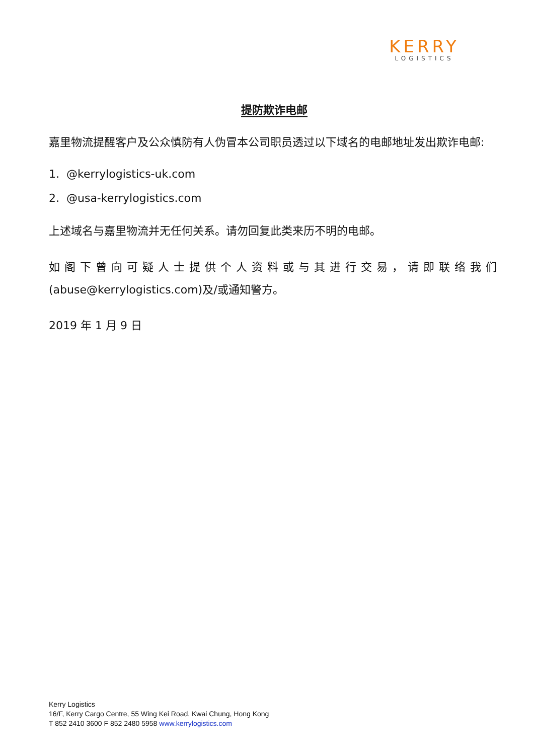KERRY
LOGISTICS
提防欺诈电邮
嘉里物流提醒客户及公众慎防有人伪冒本公司职员透过以下域名的电邮地址发出欺诈电邮:
1. @kerrylogistics-uk.com
2. @usa-kerrylogistics.com
上述域名与嘉里物流并无任何关系。请勿回复此类来历不明的电邮。
如阁下曾向可疑人士提供个人资料或与其进行交易，请即联络我们 (abuse@kerrylogistics.com)及/或通知警方。
2019 年 1 月 9 日
Kerry Logistics
16/F, Kerry Cargo Centre, 55 Wing Kei Road, Kwai Chung, Hong Kong
T 852 2410 3600 F 852 2480 5958 www.kerrylogistics.com